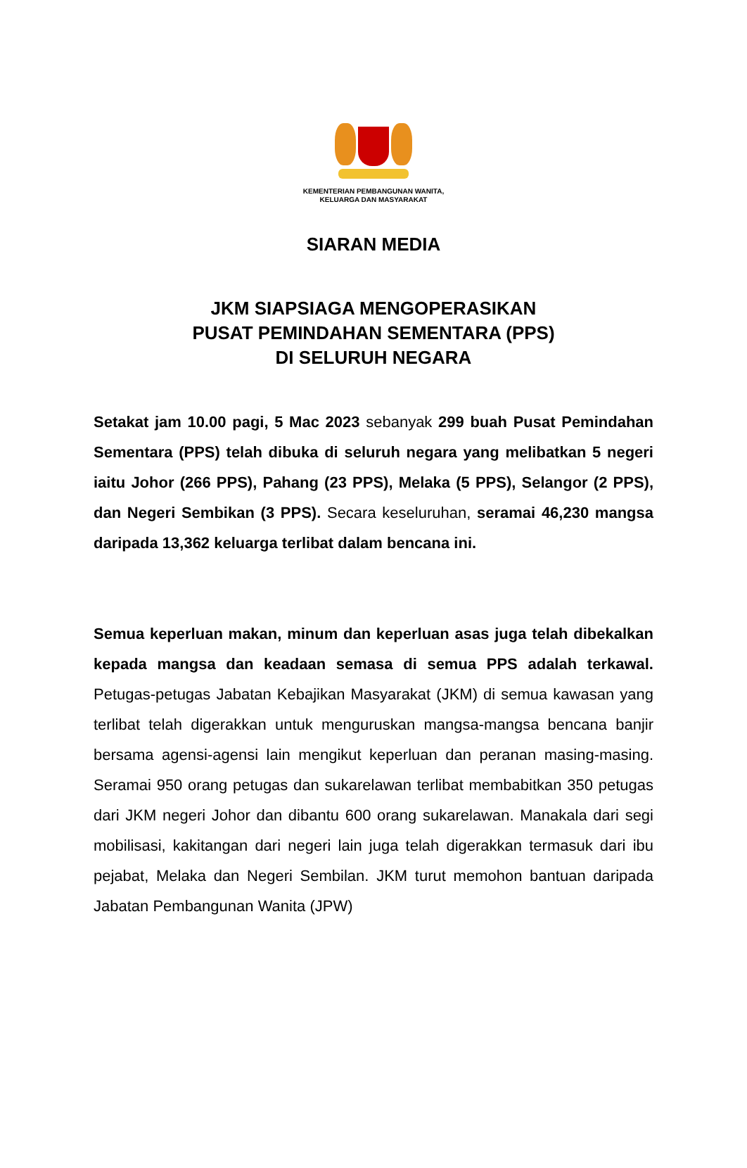KEMENTERIAN PEMBANGUNAN WANITA,
KELUARGA DAN MASYARAKAT
SIARAN MEDIA
JKM SIAPSIAGA MENGOPERASIKAN
PUSAT PEMINDAHAN SEMENTARA (PPS)
DI SELURUH NEGARA
Setakat jam 10.00 pagi, 5 Mac 2023 sebanyak 299 buah Pusat Pemindahan Sementara (PPS) telah dibuka di seluruh negara yang melibatkan 5 negeri iaitu Johor (266 PPS), Pahang (23 PPS), Melaka (5 PPS), Selangor (2 PPS), dan Negeri Sembikan (3 PPS). Secara keseluruhan, seramai 46,230 mangsa daripada 13,362 keluarga terlibat dalam bencana ini.
Semua keperluan makan, minum dan keperluan asas juga telah dibekalkan kepada mangsa dan keadaan semasa di semua PPS adalah terkawal. Petugas-petugas Jabatan Kebajikan Masyarakat (JKM) di semua kawasan yang terlibat telah digerakkan untuk menguruskan mangsa-mangsa bencana banjir bersama agensi-agensi lain mengikut keperluan dan peranan masing-masing. Seramai 950 orang petugas dan sukarelawan terlibat membabitkan 350 petugas dari JKM negeri Johor dan dibantu 600 orang sukarelawan. Manakala dari segi mobilisasi, kakitangan dari negeri lain juga telah digerakkan termasuk dari ibu pejabat, Melaka dan Negeri Sembilan. JKM turut memohon bantuan daripada Jabatan Pembangunan Wanita (JPW)